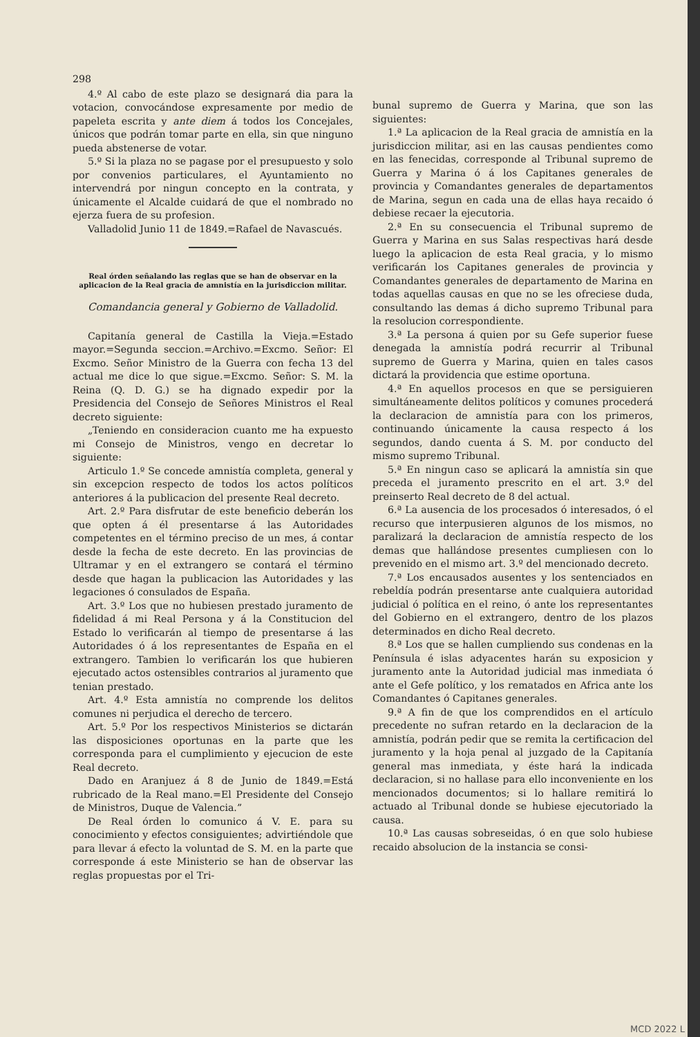298
4.º Al cabo de este plazo se designará dia para la votacion, convocándose expresamente por medio de papeleta escrita y ante diem á todos los Concejales, únicos que podrán tomar parte en ella, sin que ninguno pueda abstenerse de votar.
5.º Si la plaza no se pagase por el presupuesto y solo por convenios particulares, el Ayuntamiento no intervendrá por ningun concepto en la contrata, y únicamente el Alcalde cuidará de que el nombrado no ejerza fuera de su profesion.
Valladolid Junio 11 de 1849.=Rafael de Navascués.
Real órden señalando las reglas que se han de observar en la aplicacion de la Real gracia de amnistía en la jurisdiccion militar.
Comandancia general y Gobierno de Valladolid.
Capitanía general de Castilla la Vieja.=Estado mayor.=Segunda seccion.=Archivo.=Excmo. Señor: El Excmo. Señor Ministro de la Guerra con fecha 13 del actual me dice lo que sigue.=Excmo. Señor: S. M. la Reina (Q. D. G.) se ha dignado expedir por la Presidencia del Consejo de Señores Ministros el Real decreto siguiente:
„Teniendo en consideracion cuanto me ha expuesto mi Consejo de Ministros, vengo en decretar lo siguiente:
Articulo 1.º Se concede amnistía completa, general y sin excepcion respecto de todos los actos políticos anteriores á la publicacion del presente Real decreto.
Art. 2.º Para disfrutar de este beneficio deberán los que opten á él presentarse á las Autoridades competentes en el término preciso de un mes, á contar desde la fecha de este decreto. En las provincias de Ultramar y en el extrangero se contará el término desde que hagan la publicacion las Autoridades y las legaciones ó consulados de España.
Art. 3.º Los que no hubiesen prestado juramento de fidelidad á mi Real Persona y á la Constitucion del Estado lo verificarán al tiempo de presentarse á las Autoridades ó á los representantes de España en el extrangero. Tambien lo verificarán los que hubieren ejecutado actos ostensibles contrarios al juramento que tenian prestado.
Art. 4.º Esta amnistía no comprende los delitos comunes ni perjudica el derecho de tercero.
Art. 5.º Por los respectivos Ministerios se dictarán las disposiciones oportunas en la parte que les corresponda para el cumplimiento y ejecucion de este Real decreto.
Dado en Aranjuez á 8 de Junio de 1849.=Está rubricado de la Real mano.=El Presidente del Consejo de Ministros, Duque de Valencia.”
De Real órden lo comunico á V. E. para su conocimiento y efectos consiguientes; advirtiéndole que para llevar á efecto la voluntad de S. M. en la parte que corresponde á este Ministerio se han de observar las reglas propuestas por el Tri-
bunal supremo de Guerra y Marina, que son las siguientes:
1.ª La aplicacion de la Real gracia de amnistía en la jurisdiccion militar, asi en las causas pendientes como en las fenecidas, corresponde al Tribunal supremo de Guerra y Marina ó á los Capitanes generales de provincia y Comandantes generales de departamentos de Marina, segun en cada una de ellas haya recaido ó debiese recaer la ejecutoria.
2.ª En su consecuencia el Tribunal supremo de Guerra y Marina en sus Salas respectivas hará desde luego la aplicacion de esta Real gracia, y lo mismo verificarán los Capitanes generales de provincia y Comandantes generales de departamento de Marina en todas aquellas causas en que no se les ofreciese duda, consultando las demas á dicho supremo Tribunal para la resolucion correspondiente.
3.ª La persona á quien por su Gefe superior fuese denegada la amnistía podrá recurrir al Tribunal supremo de Guerra y Marina, quien en tales casos dictará la providencia que estime oportuna.
4.ª En aquellos procesos en que se persiguieren simultáneamente delitos políticos y comunes procederá la declaracion de amnistía para con los primeros, continuando únicamente la causa respecto á los segundos, dando cuenta á S. M. por conducto del mismo supremo Tribunal.
5.ª En ningun caso se aplicará la amnistía sin que preceda el juramento prescrito en el art. 3.º del preinserto Real decreto de 8 del actual.
6.ª La ausencia de los procesados ó interesados, ó el recurso que interpusieren algunos de los mismos, no paralizará la declaracion de amnistía respecto de los demas que hallándose presentes cumpliesen con lo prevenido en el mismo art. 3.º del mencionado decreto.
7.ª Los encausados ausentes y los sentenciados en rebeldía podrán presentarse ante cualquiera autoridad judicial ó política en el reino, ó ante los representantes del Gobierno en el extrangero, dentro de los plazos determinados en dicho Real decreto.
8.ª Los que se hallen cumpliendo sus condenas en la Península é islas adyacentes harán su exposicion y juramento ante la Autoridad judicial mas inmediata ó ante el Gefe político, y los rematados en Africa ante los Comandantes ó Capitanes generales.
9.ª A fin de que los comprendidos en el artículo precedente no sufran retardo en la declaracion de la amnistía, podrán pedir que se remita la certificacion del juramento y la hoja penal al juzgado de la Capitanía general mas inmediata, y éste hará la indicada declaracion, si no hallase para ello inconveniente en los mencionados documentos; si lo hallare remitirá lo actuado al Tribunal donde se hubiese ejecutoriado la causa.
10.ª Las causas sobreseidas, ó en que solo hubiese recaido absolucion de la instancia se consi-
MCD 2022 L